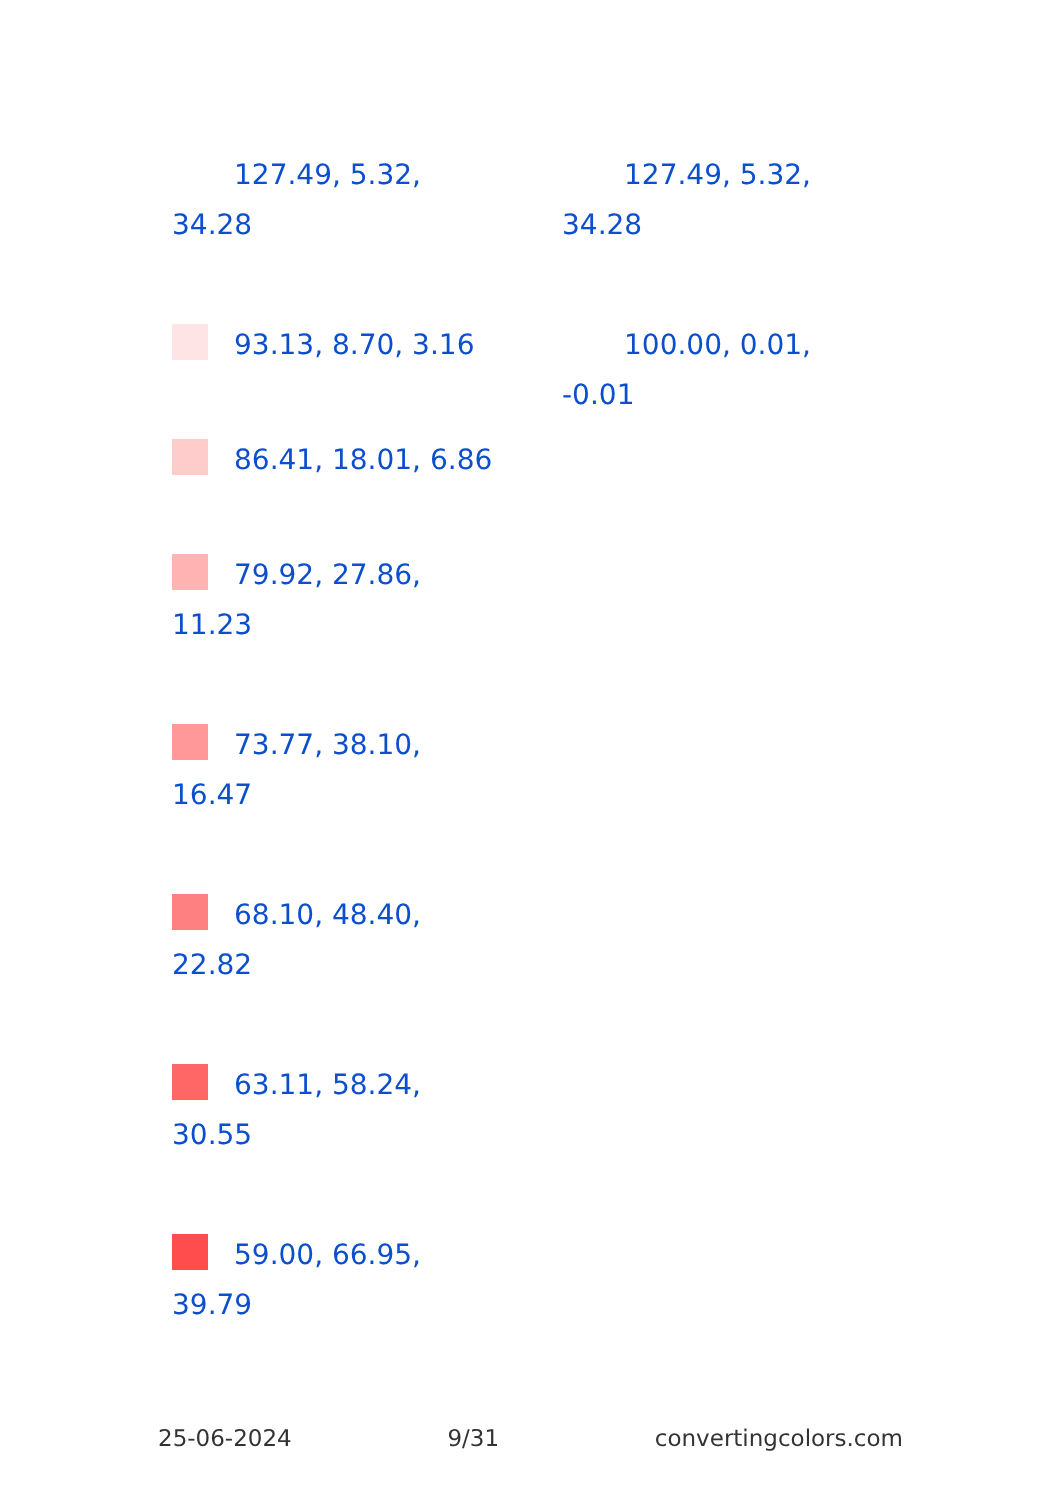127.49, 5.32, 34.28
93.13, 8.70, 3.16
86.41, 18.01, 6.86
79.92, 27.86, 11.23
73.77, 38.10, 16.47
68.10, 48.40, 22.82
63.11, 58.24, 30.55
59.00, 66.95, 39.79
127.49, 5.32, 34.28
100.00, 0.01, -0.01
25-06-2024 9/31 convertingcolors.com